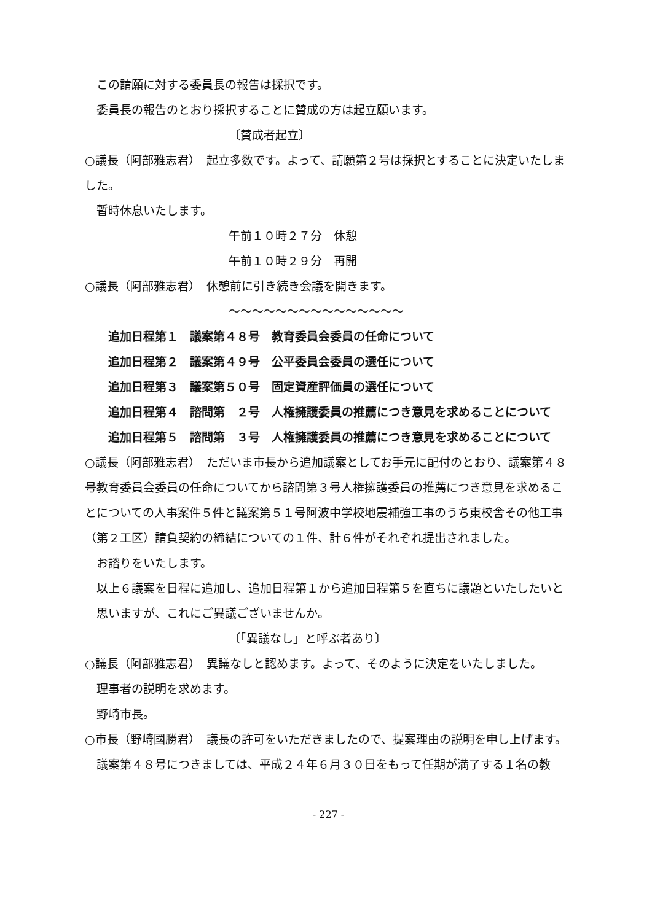この請願に対する委員長の報告は採択です。
委員長の報告のとおり採択することに賛成の方は起立願います。
〔賛成者起立〕
○議長（阿部雅志君）　起立多数です。よって、請願第２号は採択とすることに決定いたしました。
暫時休息いたします。
午前１０時２７分　休憩
午前１０時２９分　再開
○議長（阿部雅志君）　休憩前に引き続き会議を開きます。
～～～～～～～～～～～～～～～
追加日程第１　議案第４８号　教育委員会委員の任命について
追加日程第２　議案第４９号　公平委員会委員の選任について
追加日程第３　議案第５０号　固定資産評価員の選任について
追加日程第４　諮問第　２号　人権擁護委員の推薦につき意見を求めることについて
追加日程第５　諮問第　３号　人権擁護委員の推薦につき意見を求めることについて
○議長（阿部雅志君）　ただいま市長から追加議案としてお手元に配付のとおり、議案第４８号教育委員会委員の任命についてから諮問第３号人権擁護委員の推薦につき意見を求めることについての人事案件５件と議案第５１号阿波中学校地震補強工事のうち東校舎その他工事（第２工区）請負契約の締結についての１件、計６件がそれぞれ提出されました。
お諮りをいたします。
以上６議案を日程に追加し、追加日程第１から追加日程第５を直ちに議題といたしたいと思いますが、これにご異議ございませんか。
〔「異議なし」と呼ぶ者あり〕
○議長（阿部雅志君）　異議なしと認めます。よって、そのように決定をいたしました。
理事者の説明を求めます。
野崎市長。
○市長（野崎國勝君）　議長の許可をいただきましたので、提案理由の説明を申し上げます。
議案第４８号につきましては、平成２４年６月３０日をもって任期が満了する１名の教
- 227 -